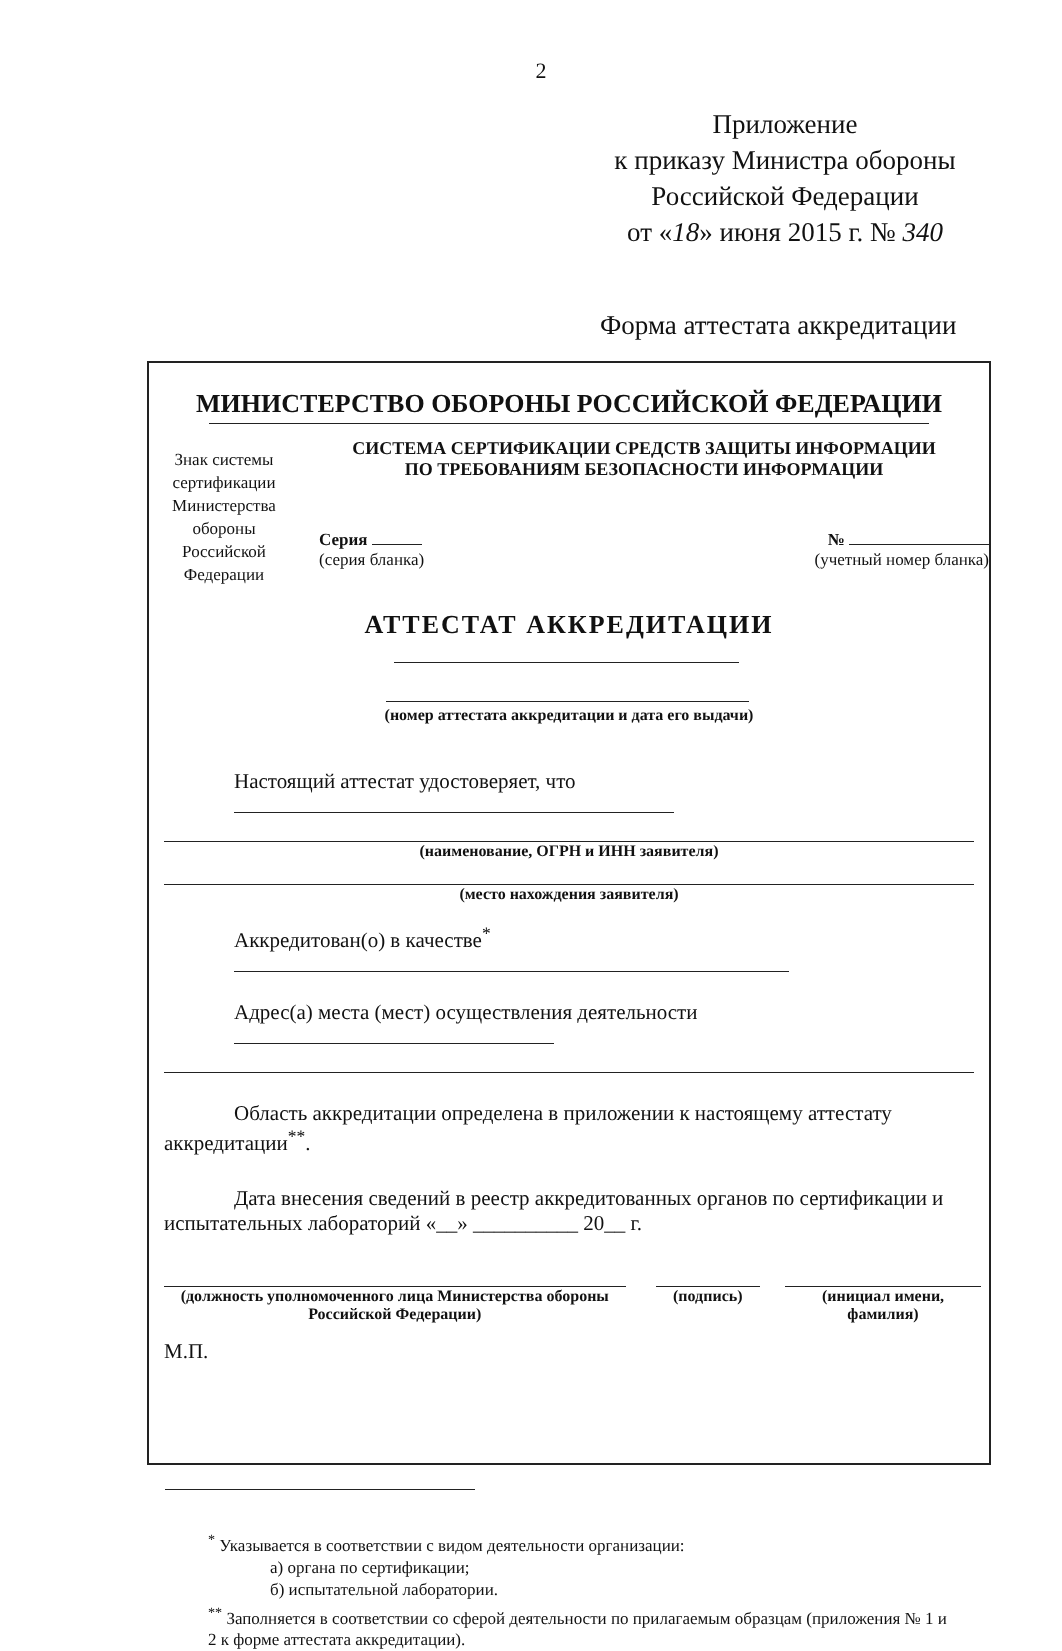2
Приложение
к приказу Министра обороны
Российской Федерации
от «18» июня 2015 г. № 340
Форма аттестата аккредитации
МИНИСТЕРСТВО ОБОРОНЫ РОССИЙСКОЙ ФЕДЕРАЦИИ
Знак системы сертификации Министерства обороны Российской Федерации
СИСТЕМА СЕРТИФИКАЦИИ СРЕДСТВ ЗАЩИТЫ ИНФОРМАЦИИ
ПО ТРЕБОВАНИЯМ БЕЗОПАСНОСТИ ИНФОРМАЦИИ
Серия
(серия бланка)
№
(учетный номер бланка)
АТТЕСТАТ АККРЕДИТАЦИИ
(номер аттестата аккредитации и дата его выдачи)
Настоящий аттестат удостоверяет, что
(наименование, ОГРН и ИНН заявителя)
(место нахождения заявителя)
Аккредитован(о) в качестве<sup>*</sup>
Адрес(а) места (мест) осуществления деятельности
Область аккредитации определена в приложении к настоящему аттестату аккредитации<sup>**</sup>.
Дата внесения сведений в реестр аккредитованных органов по сертификации и испытательных лабораторий «__» __________ 20__ г.
(должность уполномоченного лица Министерства обороны
Российской Федерации)
(подпись) (инициал имени, фамилия)
М.П.
<sup>*</sup> Указывается в соответствии с видом деятельности организации:
а) органа по сертификации;
б) испытательной лаборатории.
<sup>**</sup> Заполняется в соответствии со сферой деятельности по прилагаемым образцам (приложения № 1 и
2 к форме аттестата аккредитации).